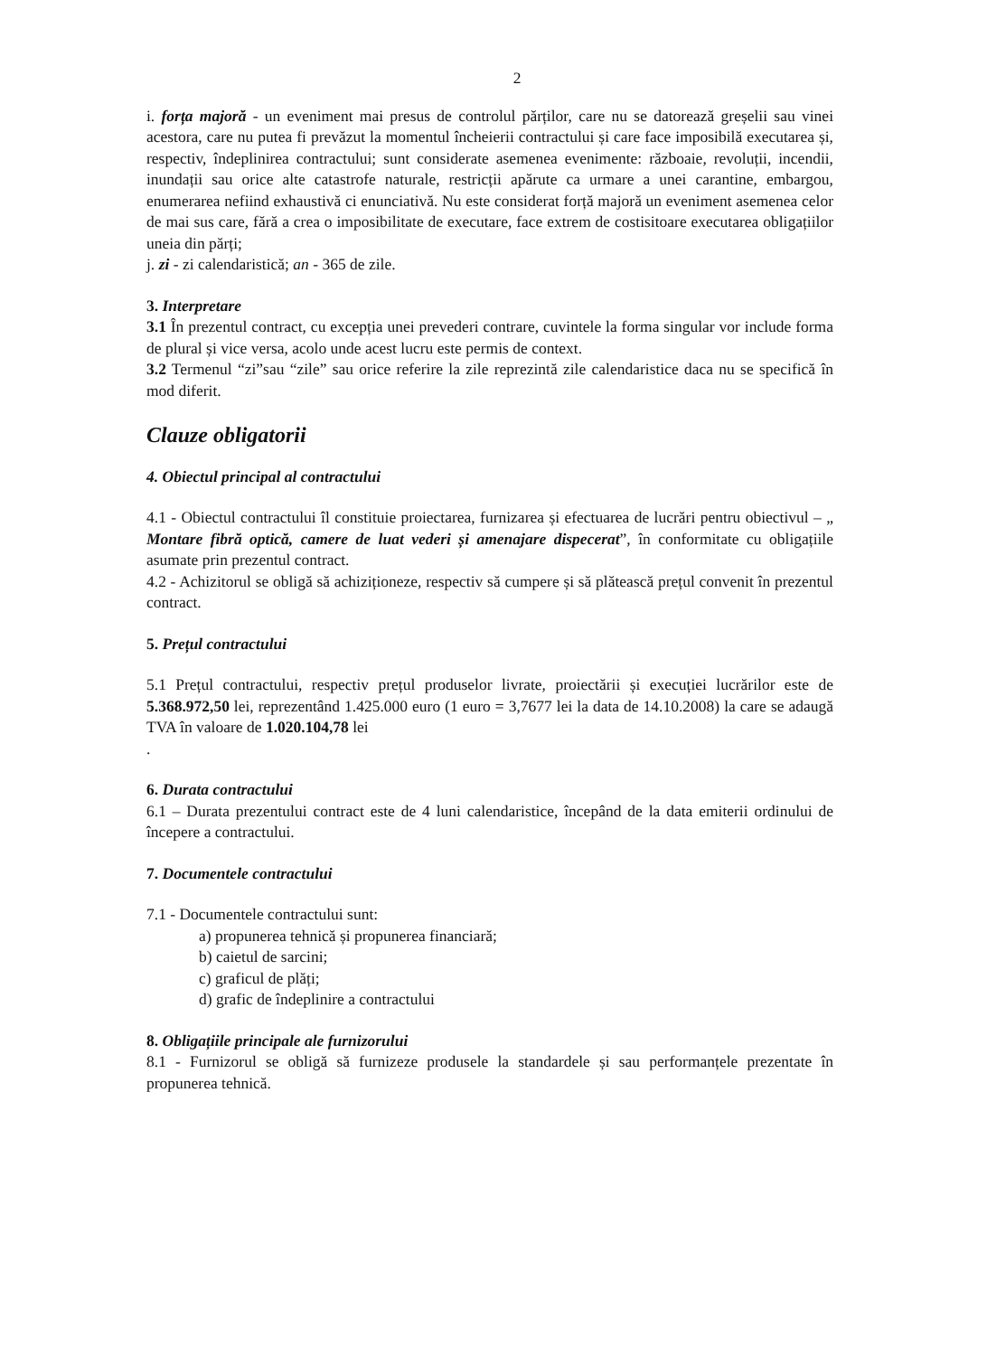2
i. forța majoră - un eveniment mai presus de controlul părților, care nu se datorează greșelii sau vinei acestora, care nu putea fi prevăzut la momentul încheierii contractului și care face imposibilă executarea și, respectiv, îndeplinirea contractului; sunt considerate asemenea evenimente: războaie, revoluții, incendii, inundații sau orice alte catastrofe naturale, restricții apărute ca urmare a unei carantine, embargou, enumerarea nefiind exhaustivă ci enunciativă. Nu este considerat forță majoră un eveniment asemenea celor de mai sus care, fără a crea o imposibilitate de executare, face extrem de costisitoare executarea obligațiilor uneia din părți;
j. zi - zi calendaristică; an - 365 de zile.
3. Interpretare
3.1 În prezentul contract, cu excepția unei prevederi contrare, cuvintele la forma singular vor include forma de plural și vice versa, acolo unde acest lucru este permis de context.
3.2 Termenul “zi”sau “zile” sau orice referire la zile reprezintă zile calendaristice daca nu se specifică în mod diferit.
Clauze obligatorii
4. Obiectul principal al contractului
4.1 - Obiectul contractului îl constituie proiectarea, furnizarea și efectuarea de lucrări pentru obiectivul – „ Montare fibră optică, camere de luat vederi și amenajare dispecerat”, în conformitate cu obligațiile asumate prin prezentul contract.
4.2 - Achizitorul se obligă să achiziționeze, respectiv să cumpere și să plătească prețul convenit în prezentul contract.
5. Prețul contractului
5.1 Prețul contractului, respectiv prețul produselor livrate, proiectării și execuției lucrărilor este de 5.368.972,50 lei, reprezentând 1.425.000 euro (1 euro = 3,7677 lei la data de 14.10.2008) la care se adaugă TVA în valoare de 1.020.104,78 lei
.
6. Durata contractului
6.1 – Durata prezentului contract este de 4 luni calendaristice, începând de la data emiterii ordinului de începere a contractului.
7. Documentele contractului
7.1 - Documentele contractului sunt:
a) propunerea tehnică și propunerea financiară;
b) caietul de sarcini;
c) graficul de plăți;
d) grafic de îndeplinire a contractului
8. Obligațiile principale ale furnizorului
8.1 - Furnizorul se obligă să furnizeze produsele la standardele și sau performanțele prezentate în propunerea tehnică.
​